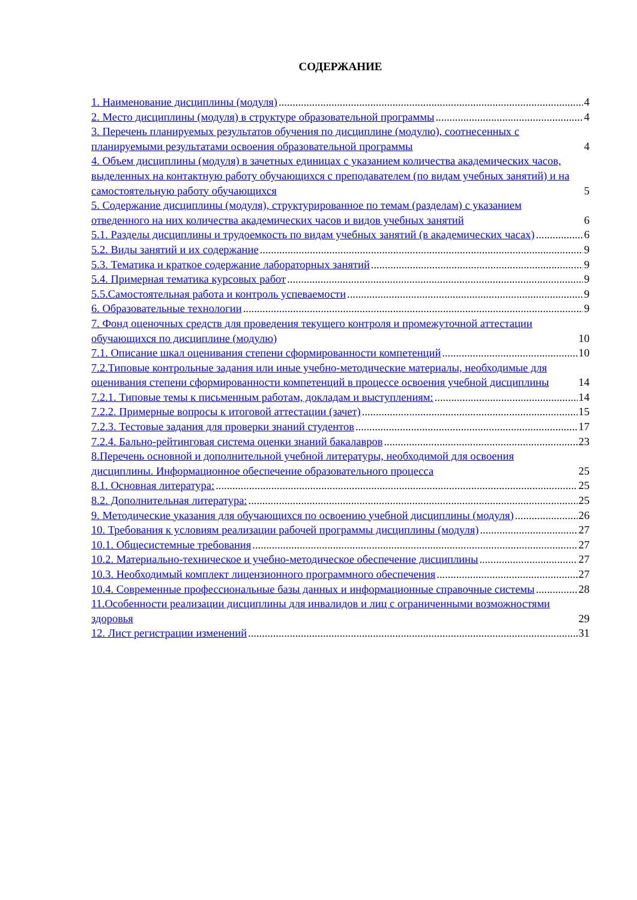СОДЕРЖАНИЕ
1. Наименование дисциплины (модуля) 4
2. Место дисциплины (модуля) в структуре образовательной программы 4
3. Перечень планируемых результатов обучения по дисциплине (модулю), соотнесенных с планируемыми результатами освоения образовательной программы 4
4. Объем дисциплины (модуля) в зачетных единицах с указанием количества академических часов, выделенных на контактную работу обучающихся с преподавателем (по видам учебных занятий) и на самостоятельную работу обучающихся 5
5. Содержание дисциплины (модуля), структурированное по темам (разделам) с указанием отведенного на них количества академических часов и видов учебных занятий 6
5.1. Разделы дисциплины и трудоемкость по видам учебных занятий (в академических часах) 6
5.2. Виды занятий и их содержание 9
5.3. Тематика и краткое содержание лабораторных занятий 9
5.4. Примерная тематика курсовых работ 9
5.5.Самостоятельная работа и контроль успеваемости 9
6. Образовательные технологии 9
7. Фонд оценочных средств для проведения текущего контроля и промежуточной аттестации обучающихся по дисциплине (модулю) 10
7.1. Описание шкал оценивания степени сформированности компетенций 10
7.2.Типовые контрольные задания или иные учебно-методические материалы, необходимые для оценивания степени сформированности компетенций в процессе освоения учебной дисциплины 14
7.2.1. Типовые темы к письменным работам, докладам и выступлениям: 14
7.2.2. Примерные вопросы к итоговой аттестации (зачет) 15
7.2.3. Тестовые задания для проверки знаний студентов 17
7.2.4. Бально-рейтинговая система оценки знаний бакалавров 23
8.Перечень основной и дополнительной учебной литературы, необходимой для освоения дисциплины. Информационное обеспечение образовательного процесса 25
8.1. Основная литература: 25
8.2. Дополнительная литература: 25
9. Методические указания для обучающихся по освоению учебной дисциплины (модуля) 26
10. Требования к условиям реализации рабочей программы дисциплины (модуля) 27
10.1. Общесистемные требования 27
10.2. Материально-техническое и учебно-методическое обеспечение дисциплины 27
10.3. Необходимый комплект лицензионного программного обеспечения 27
10.4. Современные профессиональные базы данных и информационные справочные системы 28
11.Особенности реализации дисциплины для инвалидов и лиц с ограниченными возможностями здоровья 29
12. Лист регистрации изменений 31